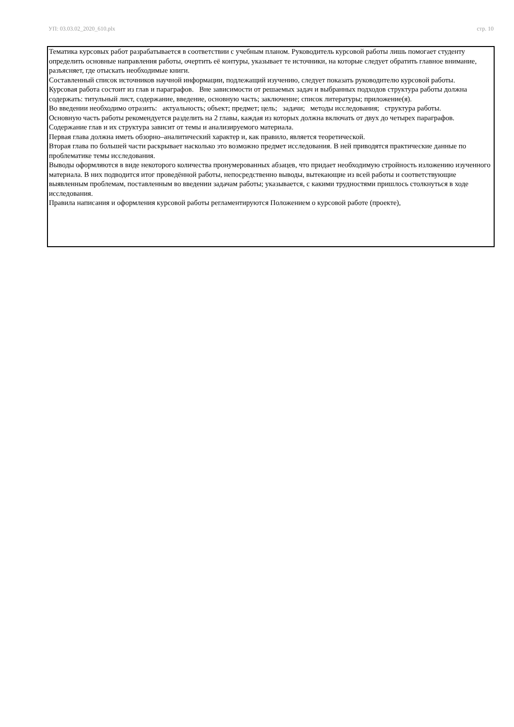УП: 03.03.02_2020_610.plx стр. 10
Тематика курсовых работ разрабатывается в соответствии с учебным планом. Руководитель курсовой работы лишь помогает студенту определить основные направления работы, очертить её контуры, указывает те источники, на которые следует обратить главное внимание, разъясняет, где отыскать необходимые книги.
Составленный список источников научной информации, подлежащий изучению, следует показать руководителю курсовой работы.
Курсовая работа состоит из глав и параграфов. Вне зависимости от решаемых задач и выбранных подходов структура работы должна содержать: титульный лист, содержание, введение, основную часть; заключение; список литературы; приложение(я).
Во введении необходимо отразить: актуальность; объект; предмет; цель; задачи; методы исследования; структура работы.
Основную часть работы рекомендуется разделить на 2 главы, каждая из которых должна включать от двух до четырех параграфов.
Содержание глав и их структура зависит от темы и анализируемого материала.
Первая глава должна иметь обзорно–аналитический характер и, как правило, является теоретической.
Вторая глава по большей части раскрывает насколько это возможно предмет исследования. В ней приводятся практические данные по проблематике темы исследования.
Выводы оформляются в виде некоторого количества пронумерованных абзацев, что придает необходимую стройность изложению изученного материала. В них подводится итог проведённой работы, непосредственно выводы, вытекающие из всей работы и соответствующие выявленным проблемам, поставленным во введении задачам работы; указывается, с какими трудностями пришлось столкнуться в ходе исследования.
Правила написания и оформления курсовой работы регламентируются Положением о курсовой работе (проекте),